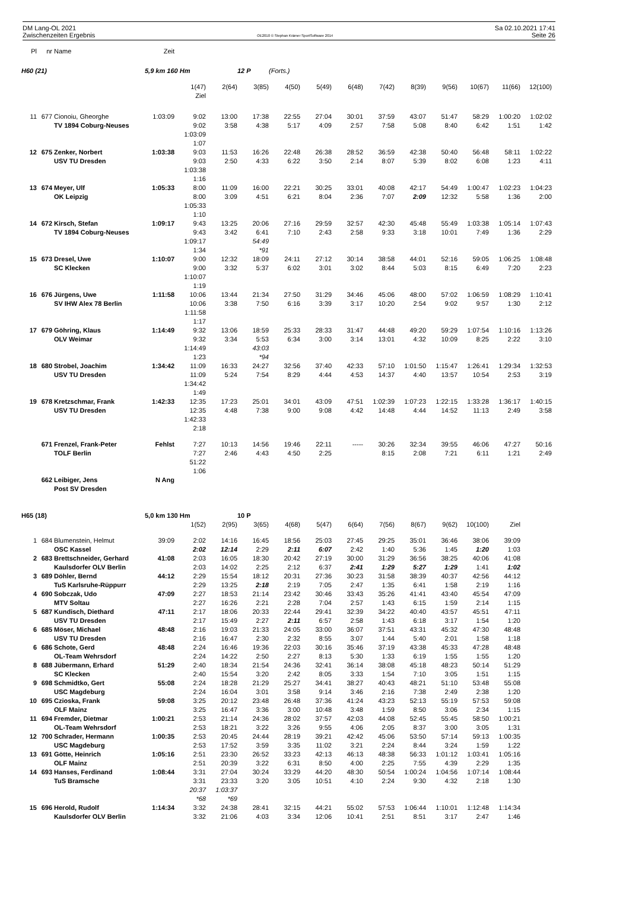DM Lang-OL 2021
Zwischenzeiten Ergebnis
OE2010 © Stephan Krämer SportSoftware 2014
Sa 02.10.2021 17:41
Seite 26
| Pl | nr | Name | Zeit | | | | | | | | | | | | |
| H60 (21) | | | 5,9 km 160 Hm | | | 12 P | (Forts.) | | | | | | | | |
| | | | | 1(47) | 2(64) | 3(85) | 4(50) | 5(49) | 6(48) | 7(42) | 8(39) | 9(56) | 10(67) | 11(66) | 12(100) |
| | | | | Ziel | | | | | | | | | | | |
| 11 | 677 | Cionoiu, Gheorghe | 1:03:09 | 9:02 | 13:00 | 17:38 | 22:55 | 27:04 | 30:01 | 37:59 | 43:07 | 51:47 | 58:29 | 1:00:20 | 1:02:02 |
| | | TV 1894 Coburg-Neuses | | 9:02 | 3:58 | 4:38 | 5:17 | 4:09 | 2:57 | 7:58 | 5:08 | 8:40 | 6:42 | 1:51 | 1:42 |
| | | | | 1:03:09 | | | | | | | | | | | |
| | | | | 1:07 | | | | | | | | | | | |
| 12 | 675 | Zenker, Norbert | 1:03:38 | 9:03 | 11:53 | 16:26 | 22:48 | 26:38 | 28:52 | 36:59 | 42:38 | 50:40 | 56:48 | 58:11 | 1:02:22 |
| | | USV TU Dresden | | 9:03 | 2:50 | 4:33 | 6:22 | 3:50 | 2:14 | 8:07 | 5:39 | 8:02 | 6:08 | 1:23 | 4:11 |
| | | | | 1:03:38 | | | | | | | | | | | |
| | | | | 1:16 | | | | | | | | | | | |
| 13 | 674 | Meyer, Ulf | 1:05:33 | 8:00 | 11:09 | 16:00 | 22:21 | 30:25 | 33:01 | 40:08 | 42:17 | 54:49 | 1:00:47 | 1:02:23 | 1:04:23 |
| | | OK Leipzig | | 8:00 | 3:09 | 4:51 | 6:21 | 8:04 | 2:36 | 7:07 | 2:09 | 12:32 | 5:58 | 1:36 | 2:00 |
| | | | | 1:05:33 | | | | | | | | | | | |
| | | | | 1:10 | | | | | | | | | | | |
| 14 | 672 | Kirsch, Stefan | 1:09:17 | 9:43 | 13:25 | 20:06 | 27:16 | 29:59 | 32:57 | 42:30 | 45:48 | 55:49 | 1:03:38 | 1:05:14 | 1:07:43 |
| | | TV 1894 Coburg-Neuses | | 9:43 | 3:42 | 6:41 | 7:10 | 2:43 | 2:58 | 9:33 | 3:18 | 10:01 | 7:49 | 1:36 | 2:29 |
| | | | | 1:09:17 | | 54:49 | | | | | | | | | |
| | | | | 1:34 | | *91 | | | | | | | | | |
| 15 | 673 | Dresel, Uwe | 1:10:07 | 9:00 | 12:32 | 18:09 | 24:11 | 27:12 | 30:14 | 38:58 | 44:01 | 52:16 | 59:05 | 1:06:25 | 1:08:48 |
| | | SC Klecken | | 9:00 | 3:32 | 5:37 | 6:02 | 3:01 | 3:02 | 8:44 | 5:03 | 8:15 | 6:49 | 7:20 | 2:23 |
| | | | | 1:10:07 | | | | | | | | | | | |
| | | | | 1:19 | | | | | | | | | | | |
| 16 | 676 | Jürgens, Uwe | 1:11:58 | 10:06 | 13:44 | 21:34 | 27:50 | 31:29 | 34:46 | 45:06 | 48:00 | 57:02 | 1:06:59 | 1:08:29 | 1:10:41 |
| | | SV IHW Alex 78 Berlin | | 10:06 | 3:38 | 7:50 | 6:16 | 3:39 | 3:17 | 10:20 | 2:54 | 9:02 | 9:57 | 1:30 | 2:12 |
| | | | | 1:11:58 | | | | | | | | | | | |
| | | | | 1:17 | | | | | | | | | | | |
| 17 | 679 | Göhring, Klaus | 1:14:49 | 9:32 | 13:06 | 18:59 | 25:33 | 28:33 | 31:47 | 44:48 | 49:20 | 59:29 | 1:07:54 | 1:10:16 | 1:13:26 |
| | | OLV Weimar | | 9:32 | 3:34 | 5:53 | 6:34 | 3:00 | 3:14 | 13:01 | 4:32 | 10:09 | 8:25 | 2:22 | 3:10 |
| | | | | 1:14:49 | | 43:03 | | | | | | | | | |
| | | | | 1:23 | | *94 | | | | | | | | | |
| 18 | 680 | Strobel, Joachim | 1:34:42 | 11:09 | 16:33 | 24:27 | 32:56 | 37:40 | 42:33 | 57:10 | 1:01:50 | 1:15:47 | 1:26:41 | 1:29:34 | 1:32:53 |
| | | USV TU Dresden | | 11:09 | 5:24 | 7:54 | 8:29 | 4:44 | 4:53 | 14:37 | 4:40 | 13:57 | 10:54 | 2:53 | 3:19 |
| | | | | 1:34:42 | | | | | | | | | | | |
| | | | | 1:49 | | | | | | | | | | | |
| 19 | 678 | Kretzschmar, Frank | 1:42:33 | 12:35 | 17:23 | 25:01 | 34:01 | 43:09 | 47:51 | 1:02:39 | 1:07:23 | 1:22:15 | 1:33:28 | 1:36:17 | 1:40:15 |
| | | USV TU Dresden | | 12:35 | 4:48 | 7:38 | 9:00 | 9:08 | 4:42 | 14:48 | 4:44 | 14:52 | 11:13 | 2:49 | 3:58 |
| | | | | 1:42:33 | | | | | | | | | | | |
| | | | | 2:18 | | | | | | | | | | | |
| | 671 | Frenzel, Frank-Peter | Fehlst | 7:27 | 10:13 | 14:56 | 19:46 | 22:11 | ----- | 30:26 | 32:34 | 39:55 | 46:06 | 47:27 | 50:16 |
| | | TOLF Berlin | | 7:27 | 2:46 | 4:43 | 4:50 | 2:25 | | 8:15 | 2:08 | 7:21 | 6:11 | 1:21 | 2:49 |
| | | | | 51:22 | | | | | | | | | | | |
| | | | | 1:06 | | | | | | | | | | | |
| | 662 | Leibiger, Jens | N Ang | | | | | | | | | | | | |
| | | Post SV Dresden | | | | | | | | | | | | | |
| H65 (18) | | | 5,0 km 130 Hm | | | 10 P | | | | | | | | | |
| | | | | 1(52) | 2(95) | 3(65) | 4(68) | 5(47) | 6(64) | 7(56) | 8(67) | 9(62) | 10(100) | Ziel | |
| 1 | 684 | Blumenstein, Helmut | 39:09 | 2:02 | 14:16 | 16:45 | 18:56 | 25:03 | 27:45 | 29:25 | 35:01 | 36:46 | 38:06 | 39:09 | |
| | | OSC Kassel | | 2:02 | 12:14 | 2:29 | 2:11 | 6:07 | 2:42 | 1:40 | 5:36 | 1:45 | 1:20 | 1:03 | |
| 2 | 683 | Brettschneider, Gerhard | 41:08 | 2:03 | 16:05 | 18:30 | 20:42 | 27:19 | 30:00 | 31:29 | 36:56 | 38:25 | 40:06 | 41:08 | |
| | | Kaulsdorfer OLV Berlin | | 2:03 | 14:02 | 2:25 | 2:12 | 6:37 | 2:41 | 1:29 | 5:27 | 1:29 | 1:41 | 1:02 | |
| 3 | 689 | Döhler, Bernd | 44:12 | 2:29 | 15:54 | 18:12 | 20:31 | 27:36 | 30:23 | 31:58 | 38:39 | 40:37 | 42:56 | 44:12 | |
| | | TuS Karlsruhe-Rüppurr | | 2:29 | 13:25 | 2:18 | 2:19 | 7:05 | 2:47 | 1:35 | 6:41 | 1:58 | 2:19 | 1:16 | |
| 4 | 690 | Sobczak, Udo | 47:09 | 2:27 | 18:53 | 21:14 | 23:42 | 30:46 | 33:43 | 35:26 | 41:41 | 43:40 | 45:54 | 47:09 | |
| | | MTV Soltau | | 2:27 | 16:26 | 2:21 | 2:28 | 7:04 | 2:57 | 1:43 | 6:15 | 1:59 | 2:14 | 1:15 | |
| 5 | 687 | Kundisch, Diethard | 47:11 | 2:17 | 18:06 | 20:33 | 22:44 | 29:41 | 32:39 | 34:22 | 40:40 | 43:57 | 45:51 | 47:11 | |
| | | USV TU Dresden | | 2:17 | 15:49 | 2:27 | 2:11 | 6:57 | 2:58 | 1:43 | 6:18 | 3:17 | 1:54 | 1:20 | |
| 6 | 685 | Möser, Michael | 48:48 | 2:16 | 19:03 | 21:33 | 24:05 | 33:00 | 36:07 | 37:51 | 43:31 | 45:32 | 47:30 | 48:48 | |
| | | USV TU Dresden | | 2:16 | 16:47 | 2:30 | 2:32 | 8:55 | 3:07 | 1:44 | 5:40 | 2:01 | 1:58 | 1:18 | |
| 6 | 686 | Schote, Gerd | 48:48 | 2:24 | 16:46 | 19:36 | 22:03 | 30:16 | 35:46 | 37:19 | 43:38 | 45:33 | 47:28 | 48:48 | |
| | | OL-Team Wehrsdorf | | 2:24 | 14:22 | 2:50 | 2:27 | 8:13 | 5:30 | 1:33 | 6:19 | 1:55 | 1:55 | 1:20 | |
| 8 | 688 | Jübermann, Erhard | 51:29 | 2:40 | 18:34 | 21:54 | 24:36 | 32:41 | 36:14 | 38:08 | 45:18 | 48:23 | 50:14 | 51:29 | |
| | | SC Klecken | | 2:40 | 15:54 | 3:20 | 2:42 | 8:05 | 3:33 | 1:54 | 7:10 | 3:05 | 1:51 | 1:15 | |
| 9 | 698 | Schmidtko, Gert | 55:08 | 2:24 | 18:28 | 21:29 | 25:27 | 34:41 | 38:27 | 40:43 | 48:21 | 51:10 | 53:48 | 55:08 | |
| | | USC Magdeburg | | 2:24 | 16:04 | 3:01 | 3:58 | 9:14 | 3:46 | 2:16 | 7:38 | 2:49 | 2:38 | 1:20 | |
| 10 | 695 | Czioska, Frank | 59:08 | 3:25 | 20:12 | 23:48 | 26:48 | 37:36 | 41:24 | 43:23 | 52:13 | 55:19 | 57:53 | 59:08 | |
| | | OLF Mainz | | 3:25 | 16:47 | 3:36 | 3:00 | 10:48 | 3:48 | 1:59 | 8:50 | 3:06 | 2:34 | 1:15 | |
| 11 | 694 | Fremder, Dietmar | 1:00:21 | 2:53 | 21:14 | 24:36 | 28:02 | 37:57 | 42:03 | 44:08 | 52:45 | 55:45 | 58:50 | 1:00:21 | |
| | | OL-Team Wehrsdorf | | 2:53 | 18:21 | 3:22 | 3:26 | 9:55 | 4:06 | 2:05 | 8:37 | 3:00 | 3:05 | 1:31 | |
| 12 | 700 | Schrader, Hermann | 1:00:35 | 2:53 | 20:45 | 24:44 | 28:19 | 39:21 | 42:42 | 45:06 | 53:50 | 57:14 | 59:13 | 1:00:35 | |
| | | USC Magdeburg | | 2:53 | 17:52 | 3:59 | 3:35 | 11:02 | 3:21 | 2:24 | 8:44 | 3:24 | 1:59 | 1:22 | |
| 13 | 691 | Götte, Heinrich | 1:05:16 | 2:51 | 23:30 | 26:52 | 33:23 | 42:13 | 46:13 | 48:38 | 56:33 | 1:01:12 | 1:03:41 | 1:05:16 | |
| | | OLF Mainz | | 2:51 | 20:39 | 3:22 | 6:31 | 8:50 | 4:00 | 2:25 | 7:55 | 4:39 | 2:29 | 1:35 | |
| 14 | 693 | Hanses, Ferdinand | 1:08:44 | 3:31 | 27:04 | 30:24 | 33:29 | 44:20 | 48:30 | 50:54 | 1:00:24 | 1:04:56 | 1:07:14 | 1:08:44 | |
| | | TuS Bramsche | | 3:31 | 23:33 | 3:20 | 3:05 | 10:51 | 4:10 | 2:24 | 9:30 | 4:32 | 2:18 | 1:30 | |
| | | | | 20:37 | 1:03:37 | | | | | | | | | | |
| | | | | *68 | *69 | | | | | | | | | | |
| 15 | 696 | Herold, Rudolf | 1:14:34 | 3:32 | 24:38 | 28:41 | 32:15 | 44:21 | 55:02 | 57:53 | 1:06:44 | 1:10:01 | 1:12:48 | 1:14:34 | |
| | | Kaulsdorfer OLV Berlin | | 3:32 | 21:06 | 4:03 | 3:34 | 12:06 | 10:41 | 2:51 | 8:51 | 3:17 | 2:47 | 1:46 | |